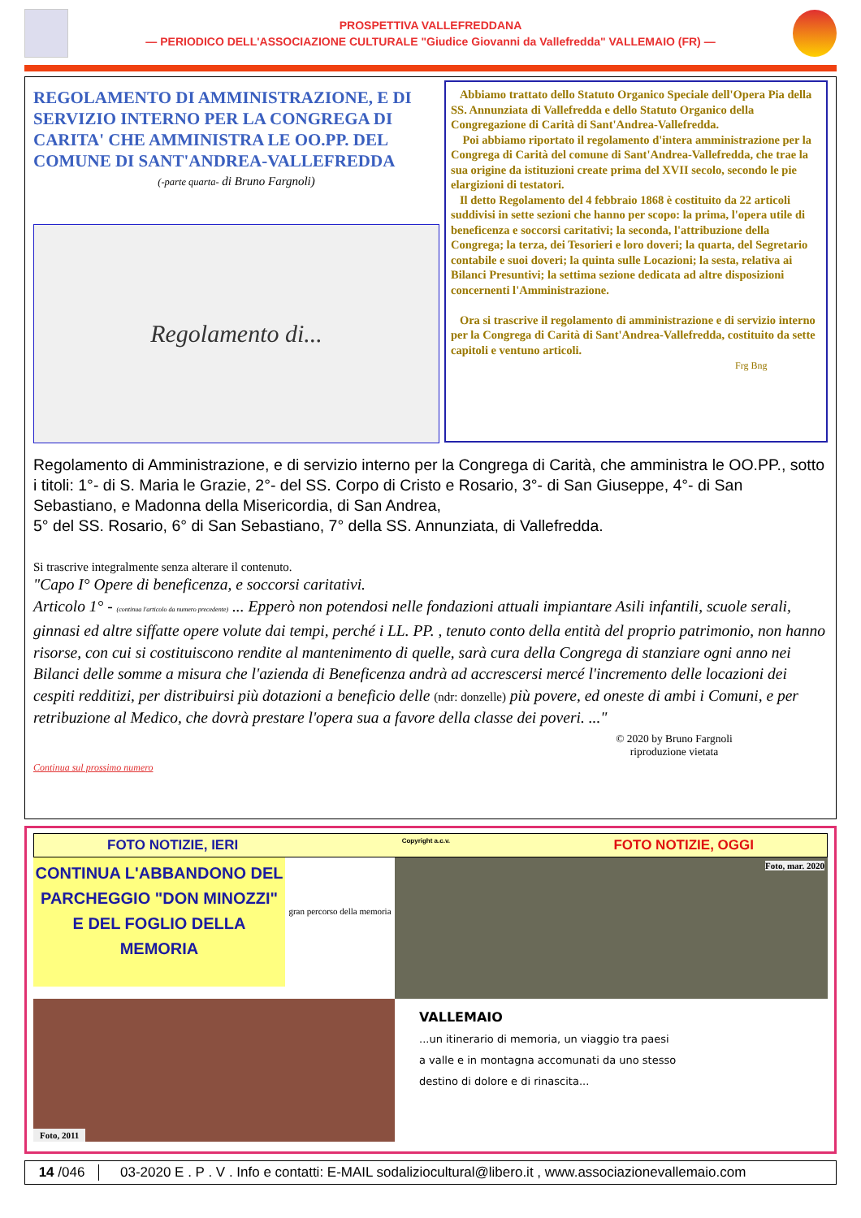PROSPETTIVA VALLEFREDDANA
— PERIODICO DELL'ASSOCIAZIONE CULTURALE "Giudice Giovanni da Vallefredda" VALLEMAIO (FR) —
REGOLAMENTO DI AMMINISTRAZIONE, E DI SERVIZIO INTERNO PER LA CONGREGA DI CARITA' CHE AMMINISTRA LE OO.PP. DEL COMUNE DI SANT'ANDREA-VALLEFREDDA
(-parte quarta- di Bruno Fargnoli)
Regolamento di...
Abbiamo trattato dello Statuto Organico Speciale dell'Opera Pia della SS. Annunziata di Vallefredda e dello Statuto Organico della Congregazione di Carità di Sant'Andrea-Vallefredda.
Poi abbiamo riportato il regolamento d'intera amministrazione per la Congrega di Carità del comune di Sant'Andrea-Vallefredda, che trae la sua origine da istituzioni create prima del XVII secolo, secondo le pie elargizioni di testatori.
Il detto Regolamento del 4 febbraio 1868 è costituito da 22 articoli suddivisi in sette sezioni che hanno per scopo: la prima, l'opera utile di beneficenza e soccorsi caritativi; la seconda, l'attribuzione della Congrega; la terza, dei Tesorieri e loro doveri; la quarta, del Segretario contabile e suoi doveri; la quinta sulle Locazioni; la sesta, relativa ai Bilanci Presuntivi; la settima sezione dedicata ad altre disposizioni concernenti l'Amministrazione.
Ora si trascrive il regolamento di amministrazione e di servizio interno per la Congrega di Carità di Sant'Andrea-Vallefredda, costituito da sette capitoli e ventuno articoli.
Frg Bng
Regolamento di Amministrazione, e di servizio interno per la Congrega di Carità, che amministra le OO.PP., sotto i titoli: 1°- di S. Maria le Grazie, 2°- del SS. Corpo di Cristo e Rosario, 3°- di San Giuseppe, 4°- di San Sebastiano, e Madonna della Misericordia, di San Andrea,
5° del SS. Rosario, 6° di San Sebastiano, 7° della SS. Annunziata, di Vallefredda.
Si trascrive integralmente senza alterare il contenuto.
"Capo I° Opere di beneficenza, e soccorsi caritativi.
Articolo 1° - (continua l'articolo da numero precedente) ... Epperò non potendosi nelle fondazioni attuali impiantare Asili infantili, scuole serali, ginnasi ed altre siffatte opere volute dai tempi, perché i LL. PP. , tenuto conto della entità del proprio patrimonio, non hanno risorse, con cui si costituiscono rendite al mantenimento di quelle, sarà cura della Congrega di stanziare ogni anno nei Bilanci delle somme a misura che l'azienda di Beneficenza andrà ad accrescersi mercé l'incremento delle locazioni dei cespiti redditizi, per distribuirsi più dotazioni a beneficio delle (ndr: donzelle) più povere, ed oneste di ambi i Comuni, e per retribuzione al Medico, che dovrà prestare l'opera sua a favore della classe dei poveri. ..."
© 2020 by Bruno Fargnoli
riproduzione vietata
Continua sul prossimo numero
FOTO NOTIZIE, IERI Copyright a.c.v. FOTO NOTIZIE, OGGI
CONTINUA L'ABBANDONO DEL PARCHEGGIO "DON MINOZZI" E DEL FOGLIO DELLA MEMORIA
gran percorso della memoria
Foto, mar. 2020
Foto, 2011
VALLEMAIO
...un itinerario di memoria, un viaggio tra paesi
a valle e in montagna accomunati da uno stesso
destino di dolore e di rinascita...
14 /046 03-2020 E . P . V . Info e contatti: E-MAIL sodaliziocultural@libero.it , www.associazionevallemaio.com